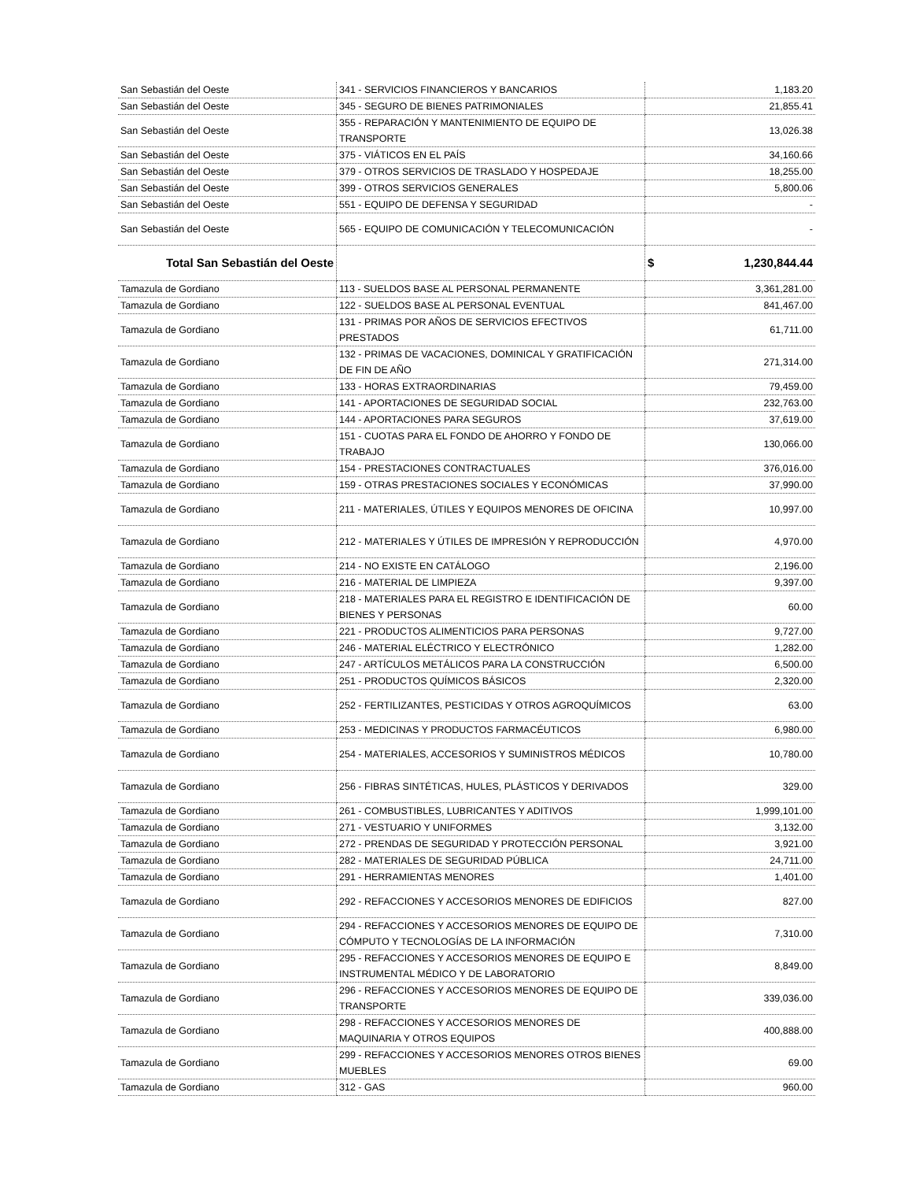| San Sebastián del Oeste | 341 - SERVICIOS FINANCIEROS Y BANCARIOS | 1,183.20 |
| San Sebastián del Oeste | 345 - SEGURO DE BIENES PATRIMONIALES | 21,855.41 |
| San Sebastián del Oeste | 355 - REPARACIÓN Y MANTENIMIENTO DE EQUIPO DE TRANSPORTE | 13,026.38 |
| San Sebastián del Oeste | 375 - VIÁTICOS EN EL PAÍS | 34,160.66 |
| San Sebastián del Oeste | 379 - OTROS SERVICIOS DE TRASLADO Y HOSPEDAJE | 18,255.00 |
| San Sebastián del Oeste | 399 - OTROS SERVICIOS GENERALES | 5,800.06 |
| San Sebastián del Oeste | 551 - EQUIPO DE DEFENSA Y SEGURIDAD | - |
| San Sebastián del Oeste | 565 - EQUIPO DE COMUNICACIÓN Y TELECOMUNICACIÓN | - |
| Total San Sebastián del Oeste | | $ 1,230,844.44 |
| Tamazula de Gordiano | 113 - SUELDOS BASE AL PERSONAL PERMANENTE | 3,361,281.00 |
| Tamazula de Gordiano | 122 - SUELDOS BASE AL PERSONAL EVENTUAL | 841,467.00 |
| Tamazula de Gordiano | 131 - PRIMAS POR AÑOS DE SERVICIOS EFECTIVOS PRESTADOS | 61,711.00 |
| Tamazula de Gordiano | 132 - PRIMAS DE VACACIONES, DOMINICAL Y GRATIFICACIÓN DE FIN DE AÑO | 271,314.00 |
| Tamazula de Gordiano | 133 - HORAS EXTRAORDINARIAS | 79,459.00 |
| Tamazula de Gordiano | 141 - APORTACIONES DE SEGURIDAD SOCIAL | 232,763.00 |
| Tamazula de Gordiano | 144 - APORTACIONES PARA SEGUROS | 37,619.00 |
| Tamazula de Gordiano | 151 - CUOTAS PARA EL FONDO DE AHORRO Y FONDO DE TRABAJO | 130,066.00 |
| Tamazula de Gordiano | 154 - PRESTACIONES CONTRACTUALES | 376,016.00 |
| Tamazula de Gordiano | 159 - OTRAS PRESTACIONES SOCIALES Y ECONÓMICAS | 37,990.00 |
| Tamazula de Gordiano | 211 - MATERIALES, ÚTILES Y EQUIPOS MENORES DE OFICINA | 10,997.00 |
| Tamazula de Gordiano | 212 - MATERIALES Y ÚTILES DE IMPRESIÓN Y REPRODUCCIÓN | 4,970.00 |
| Tamazula de Gordiano | 214 - NO EXISTE EN CATÁLOGO | 2,196.00 |
| Tamazula de Gordiano | 216 - MATERIAL DE LIMPIEZA | 9,397.00 |
| Tamazula de Gordiano | 218 - MATERIALES PARA EL REGISTRO E IDENTIFICACIÓN DE BIENES Y PERSONAS | 60.00 |
| Tamazula de Gordiano | 221 - PRODUCTOS ALIMENTICIOS PARA PERSONAS | 9,727.00 |
| Tamazula de Gordiano | 246 - MATERIAL ELÉCTRICO Y ELECTRÓNICO | 1,282.00 |
| Tamazula de Gordiano | 247 - ARTÍCULOS METÁLICOS PARA LA CONSTRUCCIÓN | 6,500.00 |
| Tamazula de Gordiano | 251 - PRODUCTOS QUÍMICOS BÁSICOS | 2,320.00 |
| Tamazula de Gordiano | 252 - FERTILIZANTES, PESTICIDAS Y OTROS AGROQUÍMICOS | 63.00 |
| Tamazula de Gordiano | 253 - MEDICINAS Y PRODUCTOS FARMACÉUTICOS | 6,980.00 |
| Tamazula de Gordiano | 254 - MATERIALES, ACCESORIOS Y SUMINISTROS MÉDICOS | 10,780.00 |
| Tamazula de Gordiano | 256 - FIBRAS SINTÉTICAS, HULES, PLÁSTICOS Y DERIVADOS | 329.00 |
| Tamazula de Gordiano | 261 - COMBUSTIBLES, LUBRICANTES Y ADITIVOS | 1,999,101.00 |
| Tamazula de Gordiano | 271 - VESTUARIO Y UNIFORMES | 3,132.00 |
| Tamazula de Gordiano | 272 - PRENDAS DE SEGURIDAD Y PROTECCIÓN PERSONAL | 3,921.00 |
| Tamazula de Gordiano | 282 - MATERIALES DE SEGURIDAD PÚBLICA | 24,711.00 |
| Tamazula de Gordiano | 291 - HERRAMIENTAS MENORES | 1,401.00 |
| Tamazula de Gordiano | 292 - REFACCIONES Y ACCESORIOS MENORES DE EDIFICIOS | 827.00 |
| Tamazula de Gordiano | 294 - REFACCIONES Y ACCESORIOS MENORES DE EQUIPO DE CÓMPUTO Y TECNOLOGÍAS DE LA INFORMACIÓN | 7,310.00 |
| Tamazula de Gordiano | 295 - REFACCIONES Y ACCESORIOS MENORES DE EQUIPO E INSTRUMENTAL MÉDICO Y DE LABORATORIO | 8,849.00 |
| Tamazula de Gordiano | 296 - REFACCIONES Y ACCESORIOS MENORES DE EQUIPO DE TRANSPORTE | 339,036.00 |
| Tamazula de Gordiano | 298 - REFACCIONES Y ACCESORIOS MENORES DE MAQUINARIA Y OTROS EQUIPOS | 400,888.00 |
| Tamazula de Gordiano | 299 - REFACCIONES Y ACCESORIOS MENORES OTROS BIENES MUEBLES | 69.00 |
| Tamazula de Gordiano | 312 - GAS | 960.00 |